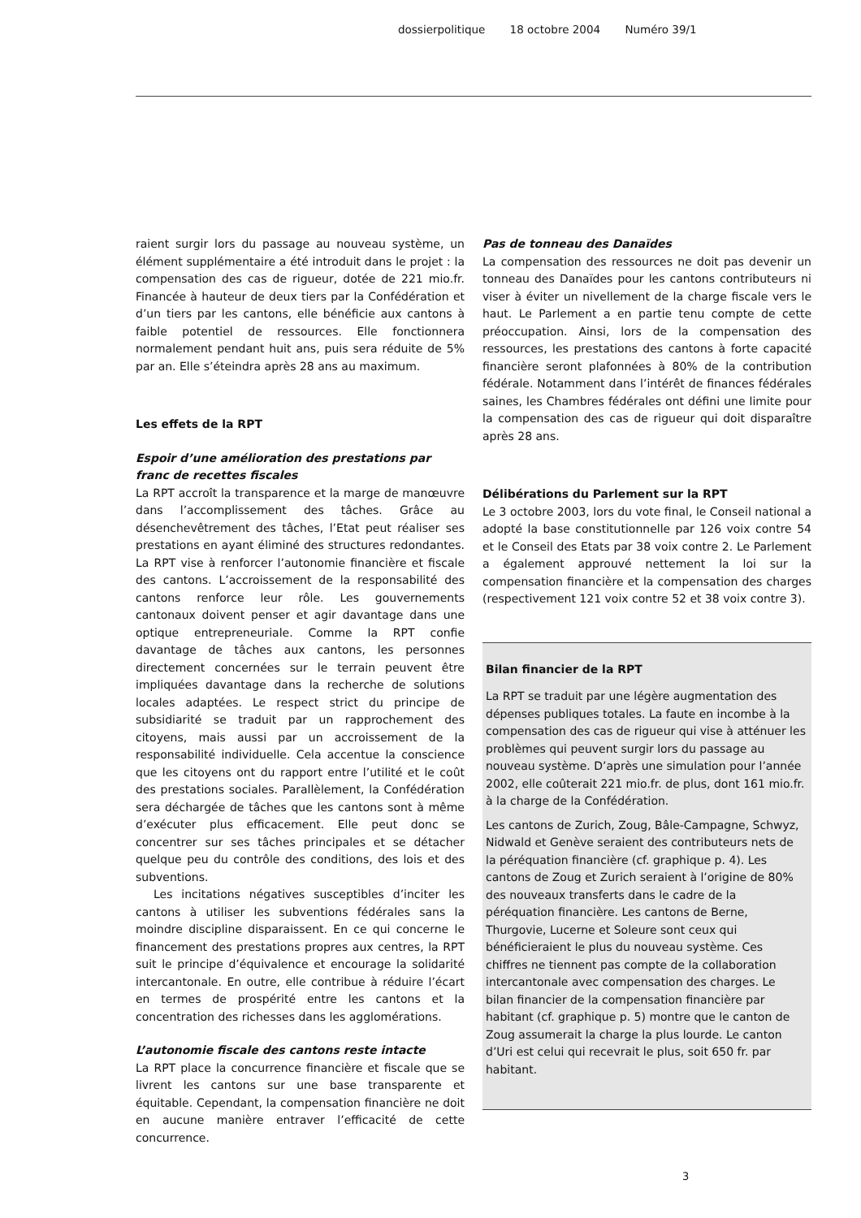dossierpolitique 18 octobre 2004 Numéro 39/1
raient surgir lors du passage au nouveau système, un élément supplémentaire a été introduit dans le projet : la compensation des cas de rigueur, dotée de 221 mio.fr. Financée à hauteur de deux tiers par la Confédération et d’un tiers par les cantons, elle bénéficie aux cantons à faible potentiel de ressources. Elle fonctionnera normalement pendant huit ans, puis sera réduite de 5% par an. Elle s’éteindra après 28 ans au maximum.
Les effets de la RPT
Espoir d’une amélioration des prestations par franc de recettes fiscales
La RPT accroît la transparence et la marge de manœuvre dans l’accomplissement des tâches. Grâce au désenchevêtrement des tâches, l’Etat peut réaliser ses prestations en ayant éliminé des structures redondantes. La RPT vise à renforcer l’autonomie financière et fiscale des cantons. L’accroissement de la responsabilité des cantons renforce leur rôle. Les gouvernements cantonaux doivent penser et agir davantage dans une optique entrepreneuriale. Comme la RPT confie davantage de tâches aux cantons, les personnes directement concernées sur le terrain peuvent être impliquées davantage dans la recherche de solutions locales adaptées. Le respect strict du principe de subsidiarité se traduit par un rapprochement des citoyens, mais aussi par un accroissement de la responsabilité individuelle. Cela accentue la conscience que les citoyens ont du rapport entre l’utilité et le coût des prestations sociales. Parallèlement, la Confédération sera déchargée de tâches que les cantons sont à même d’exécuter plus efficacement. Elle peut donc se concentrer sur ses tâches principales et se détacher quelque peu du contrôle des conditions, des lois et des subventions.
Les incitations négatives susceptibles d’inciter les cantons à utiliser les subventions fédérales sans la moindre discipline disparaissent. En ce qui concerne le financement des prestations propres aux centres, la RPT suit le principe d’équivalence et encourage la solidarité intercantonale. En outre, elle contribue à réduire l’écart en termes de prospérité entre les cantons et la concentration des richesses dans les agglomérations.
L’autonomie fiscale des cantons reste intacte
La RPT place la concurrence financière et fiscale que se livrent les cantons sur une base transparente et équitable. Cependant, la compensation financière ne doit en aucune manière entraver l’efficacité de cette concurrence.
Pas de tonneau des Danaïdes
La compensation des ressources ne doit pas devenir un tonneau des Danaïdes pour les cantons contributeurs ni viser à éviter un nivellement de la charge fiscale vers le haut. Le Parlement a en partie tenu compte de cette préoccupation. Ainsi, lors de la compensation des ressources, les prestations des cantons à forte capacité financière seront plafonnées à 80% de la contribution fédérale. Notamment dans l’intérêt de finances fédérales saines, les Chambres fédérales ont défini une limite pour la compensation des cas de rigueur qui doit disparaître après 28 ans.
Délibérations du Parlement sur la RPT
Le 3 octobre 2003, lors du vote final, le Conseil national a adopté la base constitutionnelle par 126 voix contre 54 et le Conseil des Etats par 38 voix contre 2. Le Parlement a également approuvé nettement la loi sur la compensation financière et la compensation des charges (respectivement 121 voix contre 52 et 38 voix contre 3).
Bilan financier de la RPT
La RPT se traduit par une légère augmentation des dépenses publiques totales. La faute en incombe à la compensation des cas de rigueur qui vise à atténuer les problèmes qui peuvent surgir lors du passage au nouveau système. D’après une simulation pour l’année 2002, elle coûterait 221 mio.fr. de plus, dont 161 mio.fr. à la charge de la Confédération.
Les cantons de Zurich, Zoug, Bâle-Campagne, Schwyz, Nidwald et Genève seraient des contributeurs nets de la péréquation financière (cf. graphique p. 4). Les cantons de Zoug et Zurich seraient à l’origine de 80% des nouveaux transferts dans le cadre de la péréquation financière. Les cantons de Berne, Thurgovie, Lucerne et Soleure sont ceux qui bénéficieraient le plus du nouveau système. Ces chiffres ne tiennent pas compte de la collaboration intercantonale avec compensation des charges. Le bilan financier de la compensation financière par habitant (cf. graphique p. 5) montre que le canton de Zoug assumerait la charge la plus lourde. Le canton d’Uri est celui qui recevrait le plus, soit 650 fr. par habitant.
3